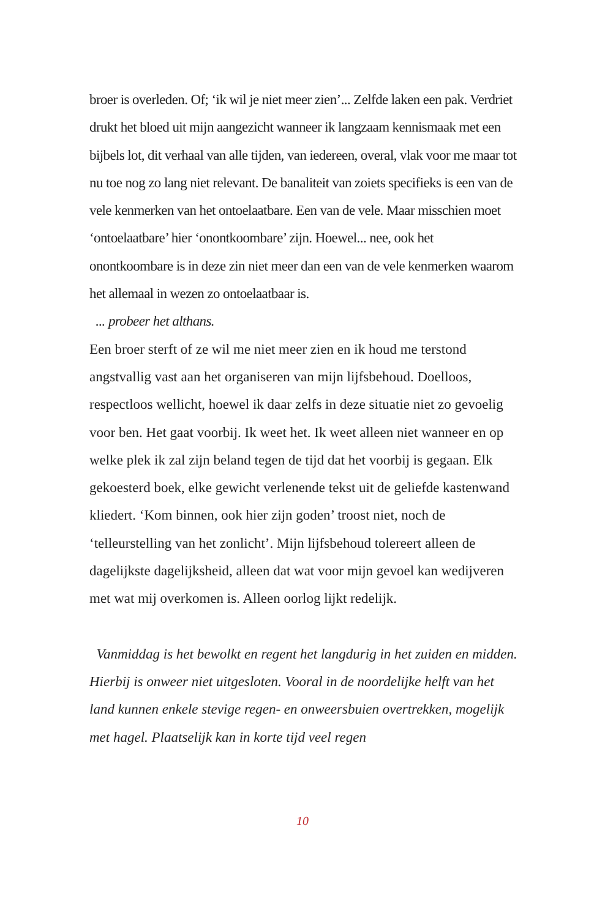broer is overleden. Of; ‘ik wil je niet meer zien’... Zelfde laken een pak. Verdriet drukt het bloed uit mijn aangezicht wanneer ik langzaam kennismaak met een bijbels lot, dit verhaal van alle tijden, van iedereen, overal, vlak voor me maar tot nu toe nog zo lang niet relevant. De banaliteit van zoiets specifieks is een van de vele kenmerken van het ontoelaatbare. Een van de vele. Maar misschien moet ‘ontoelaatbare’ hier ‘onontkoombare’ zijn. Hoewel... nee, ook het onontkoombare is in deze zin niet meer dan een van de vele kenmerken waarom het allemaal in wezen zo ontoelaatbaar is.
... probeer het althans.
Een broer sterft of ze wil me niet meer zien en ik houd me terstond angstvallig vast aan het organiseren van mijn lijfsbehoud. Doelloos, respectloos wellicht, hoewel ik daar zelfs in deze situatie niet zo gevoelig voor ben. Het gaat voorbij. Ik weet het. Ik weet alleen niet wanneer en op welke plek ik zal zijn beland tegen de tijd dat het voorbij is gegaan. Elk gekoesterd boek, elke gewicht verlenende tekst uit de geliefde kastenwand kliedert. ‘Kom binnen, ook hier zijn goden’ troost niet, noch de ‘telleurstelling van het zonlicht’. Mijn lijfsbehoud tolereert alleen de dagelijkste dagelijksheid, alleen dat wat voor mijn gevoel kan wedijveren met wat mij overkomen is. Alleen oorlog lijkt redelijk.
Vanmiddag is het bewolkt en regent het langdurig in het zuiden en midden. Hierbij is onweer niet uitgesloten. Vooral in de noordelijke helft van het land kunnen enkele stevige regen- en onweersbuien overtrekken, mogelijk met hagel. Plaatselijk kan in korte tijd veel regen
10